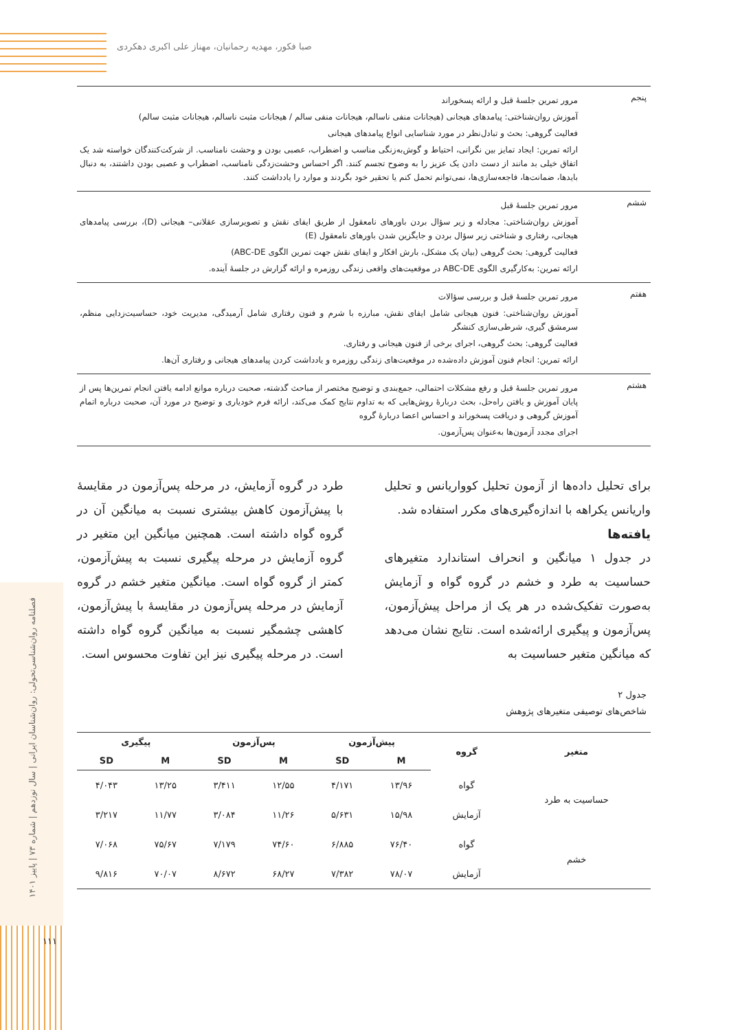صبا فکور، مهدیه رحمانیان، مهناز علی اکبری دهکردی
فصلنامه روان‌شناسی‌تحولی: روان‌شناسان ایرانی | سال نوزدهم | شماره ۷۳ | پاییز ۱۴۰۱
۱۱۱
پنجم
مرور تمرین جلسۀ قبل و ارائه پسخوراند
آموزش روان‌شناختی: پیامدهای هیجانی (هیجانات منفی ناسالم، هیجانات منفی سالم / هیجانات مثبت ناسالم، هیجانات مثبت سالم)
فعالیت گروهی: بحث و تبادل‌نظر در مورد شناسایی انواع پیامدهای هیجانی
ارائه تمرین: ایجاد تمایز بین نگرانی، احتیاط و گوش‌به‌زنگی مناسب و اضطراب، عصبی بودن و وحشت نامناسب. از شرکت‌کنندگان خواسته شد یک اتفاق خیلی بد مانند از دست دادن یک عزیز را به وضوح تجسم کنند. اگر احساس وحشت‌زدگی نامناسب، اضطراب و عصبی بودن داشتند، به دنبال بایدها، ضمانت‌ها، فاجعه‌سازی‌ها، نمی‌توانم تحمل کنم یا تحقیر خود بگردند و موارد را یادداشت کنند.
ششم
مرور تمرین جلسۀ قبل
آموزش روان‌شناختی: مجادله و زیر سؤال بردن باورهای نامعقول از طریق ایفای نقش و تصویرسازی عقلانی– هیجانی (D)، بررسی پیامدهای هیجانی، رفتاری و شناختی زیر سؤال بردن و جایگزین شدن باورهای نامعقول (E)
فعالیت گروهی: بحث گروهی (بیان یک مشکل، بارش افکار و ایفای نقش جهت تمرین الگوی ABC-DE)
ارائه تمرین: به‌کارگیری الگوی ABC-DE در موقعیت‌های واقعی زندگی روزمره و ارائه گزارش در جلسۀ آینده.
هفتم
مرور تمرین جلسۀ قبل و بررسی سؤالات
آموزش روان‌شناختی: فنون هیجانی شامل ایفای نقش، مبارزه با شرم و فنون رفتاری شامل آرمیدگی، مدیریت خود، حساسیت‌زدایی منظم، سرمشق گیری، شرطی‌سازی کنشگر
فعالیت گروهی: بحث گروهی، اجرای برخی از فنون هیجانی و رفتاری.
ارائه تمرین: انجام فنون آموزش داده‌شده در موقعیت‌های زندگی روزمره و یادداشت کردن پیامدهای هیجانی و رفتاری آن‌ها.
هشتم
مرور تمرین جلسۀ قبل و رفع مشکلات احتمالی، جمع‌بندی و توضیح مختصر از مباحث گذشته، صحبت درباره موانع ادامه یافتن انجام تمرین‌ها پس از پایان آموزش و یافتن راه‌حل، بحث دربارۀ روش‌هایی که به تداوم نتایج کمک می‌کند، ارائه فرم خودیاری و توضیح در مورد آن، صحبت درباره اتمام آموزش گروهی و دریافت پسخوراند و احساس اعضا دربارۀ گروه
اجرای مجدد آزمون‌ها به‌عنوان پس‌آزمون.
برای تحلیل داده‌ها از آزمون تحلیل کوواریانس و تحلیل واریانس یکراهه با اندازه‌گیری‌های مکرر استفاده شد.
یافته‌ها
در جدول ۱ میانگین و انحراف استاندارد متغیرهای حساسیت به طرد و خشم در گروه گواه و آزمایش به‌صورت تفکیک‌شده در هر یک از مراحل پیش‌آزمون، پس‌آزمون و پیگیری ارائه‌شده است. نتایج نشان می‌دهد که میانگین متغیر حساسیت به
طرد در گروه آزمایش، در مرحله پس‌آزمون در مقایسۀ با پیش‌آزمون کاهش بیشتری نسبت به میانگین آن در گروه گواه داشته است. همچنین میانگین این متغیر در گروه آزمایش در مرحله پیگیری نسبت به پیش‌آزمون، کمتر از گروه گواه است. میانگین متغیر خشم در گروه آزمایش در مرحله پس‌آزمون در مقایسۀ با پیش‌آزمون، کاهشی چشمگیر نسبت به میانگین گروه گواه داشته است. در مرحله پیگیری نیز این تفاوت محسوس است.
جدول ۲
شاخص‌های توصیفی متغیرهای پژوهش
| متغیر | گروه | پیش‌آزمون | | پس‌آزمون | | پیگیری | |
| --- | --- | --- | --- | --- | --- | --- | --- |
| | | M | SD | M | SD | M | SD |
| حساسیت به طرد | گواه | ۱۳/۹۶ | ۴/۱۷۱ | ۱۲/۵۵ | ۳/۴۱۱ | ۱۳/۲۵ | ۴/۰۴۳ |
| | آزمایش | ۱۵/۹۸ | ۵/۶۳۱ | ۱۱/۲۶ | ۳/۰۸۴ | ۱۱/۷۷ | ۳/۲۱۷ |
| خشم | گواه | ۷۶/۴۰ | ۶/۸۸۵ | ۷۴/۶۰ | ۷/۱۷۹ | ۷۵/۶۷ | ۷/۰۶۸ |
| | آزمایش | ۷۸/۰۷ | ۷/۳۸۲ | ۶۸/۲۷ | ۸/۶۷۲ | ۷۰/۰۷ | ۹/۸۱۶ |